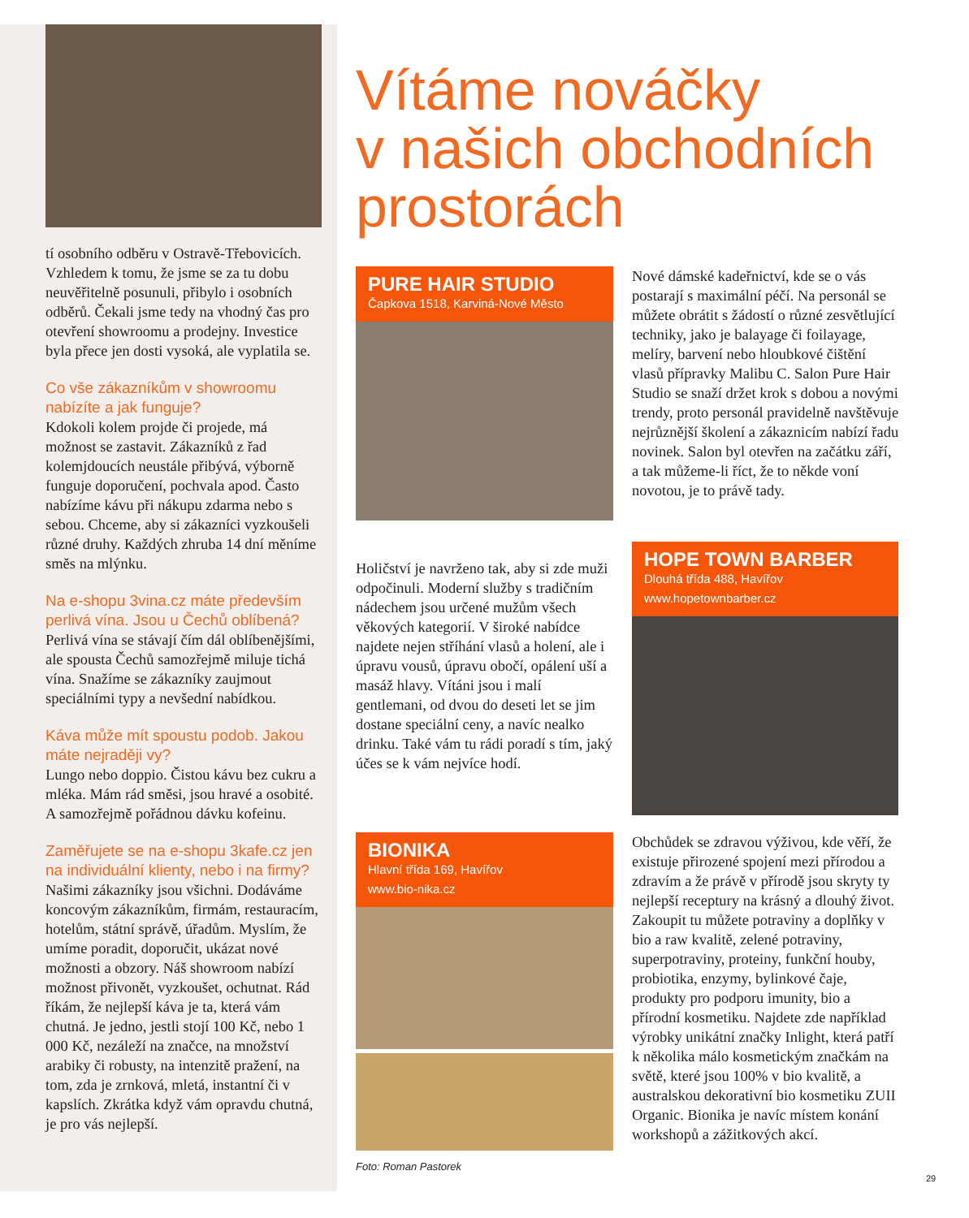tí osobního odběru v Ostravě-Třebovicích. Vzhledem k tomu, že jsme se za tu dobu neuvěřitelně posunuli, přibylo i osobních odběrů. Čekali jsme tedy na vhodný čas pro otevření showroomu a prodejny. Investice byla přece jen dosti vysoká, ale vyplatila se.
Co vše zákazníkům v showroomu nabízíte a jak funguje?
Kdokoli kolem projde či projede, má možnost se zastavit. Zákazníků z řad kolemjdoucích neustále přibývá, výborně funguje doporučení, pochvala apod. Často nabízíme kávu při nákupu zdarma nebo s sebou. Chceme, aby si zákazníci vyzkoušeli různé druhy. Každých zhruba 14 dní měníme směs na mlýnku.
Na e-shopu 3vina.cz máte především perlivá vína. Jsou u Čechů oblíbená?
Perlivá vína se stávají čím dál oblíbenějšími, ale spousta Čechů samozřejmě miluje tichá vína. Snažíme se zákazníky zaujmout speciálními typy a nevšední nabídkou.
Káva může mít spoustu podob. Jakou máte nejraději vy?
Lungo nebo doppio. Čistou kávu bez cukru a mléka. Mám rád směsi, jsou hravé a osobité. A samozřejmě pořádnou dávku kofeinu.
Zaměřujete se na e-shopu 3kafe.cz jen na individuální klienty, nebo i na firmy?
Našimi zákazníky jsou všichni. Dodáváme koncovým zákazníkům, firmám, restauracím, hotelům, státní správě, úřadům. Myslím, že umíme poradit, doporučit, ukázat nové možnosti a obzory. Náš showroom nabízí možnost přivonět, vyzkoušet, ochutnat. Rád říkám, že nejlepší káva je ta, která vám chutná. Je jedno, jestli stojí 100 Kč, nebo 1 000 Kč, nezáleží na značce, na množství arabiky či robusty, na intenzitě pražení, na tom, zda je zrnková, mletá, instantní či v kapslích. Zkrátka když vám opravdu chutná, je pro vás nejlepší.
Vítáme nováčky
v našich obchodních
prostorách
PURE HAIR STUDIO
Čapkova 1518, Karviná-Nové Město
Nové dámské kadeřnictví, kde se o vás postarají s maximální péčí. Na personál se můžete obrátit s žádostí o různé zesvětlující techniky, jako je balayage či foilayage, melíry, barvení nebo hloubkové čištění vlasů přípravky Malibu C. Salon Pure Hair Studio se snaží držet krok s dobou a novými trendy, proto personál pravidelně navštěvuje nejrůznější školení a zákaznicím nabízí řadu novinek. Salon byl otevřen na začátku září, a tak můžeme-li říct, že to někde voní novotou, je to právě tady.
Holičství je navrženo tak, aby si zde muži odpočinuli. Moderní služby s tradičním nádechem jsou určené mužům všech věkových kategorií. V široké nabídce najdete nejen stříhání vlasů a holení, ale i úpravu vousů, úpravu obočí, opálení uší a masáž hlavy. Vítáni jsou i malí gentlemani, od dvou do deseti let se jim dostane speciální ceny, a navíc nealko drinku. Také vám tu rádi poradí s tím, jaký účes se k vám nejvíce hodí.
HOPE TOWN BARBER
Dlouhá třída 488, Havířov
www.hopetownbarber.cz
BIONIKA
Hlavní třída 169, Havířov
www.bio-nika.cz
Foto: Roman Pastorek
Obchůdek se zdravou výživou, kde věří, že existuje přirozené spojení mezi přírodou a zdravím a že právě v přírodě jsou skryty ty nejlepší receptury na krásný a dlouhý život. Zakoupit tu můžete potraviny a doplňky v bio a raw kvalitě, zelené potraviny, superpotraviny, proteiny, funkční houby, probiotika, enzymy, bylinkové čaje, produkty pro podporu imunity, bio a přírodní kosmetiku. Najdete zde například výrobky unikátní značky Inlight, která patří k několika málo kosmetickým značkám na světě, které jsou 100% v bio kvalitě, a australskou dekorativní bio kosmetiku ZUII Organic. Bionika je navíc místem konání workshopů a zážitkových akcí.
29